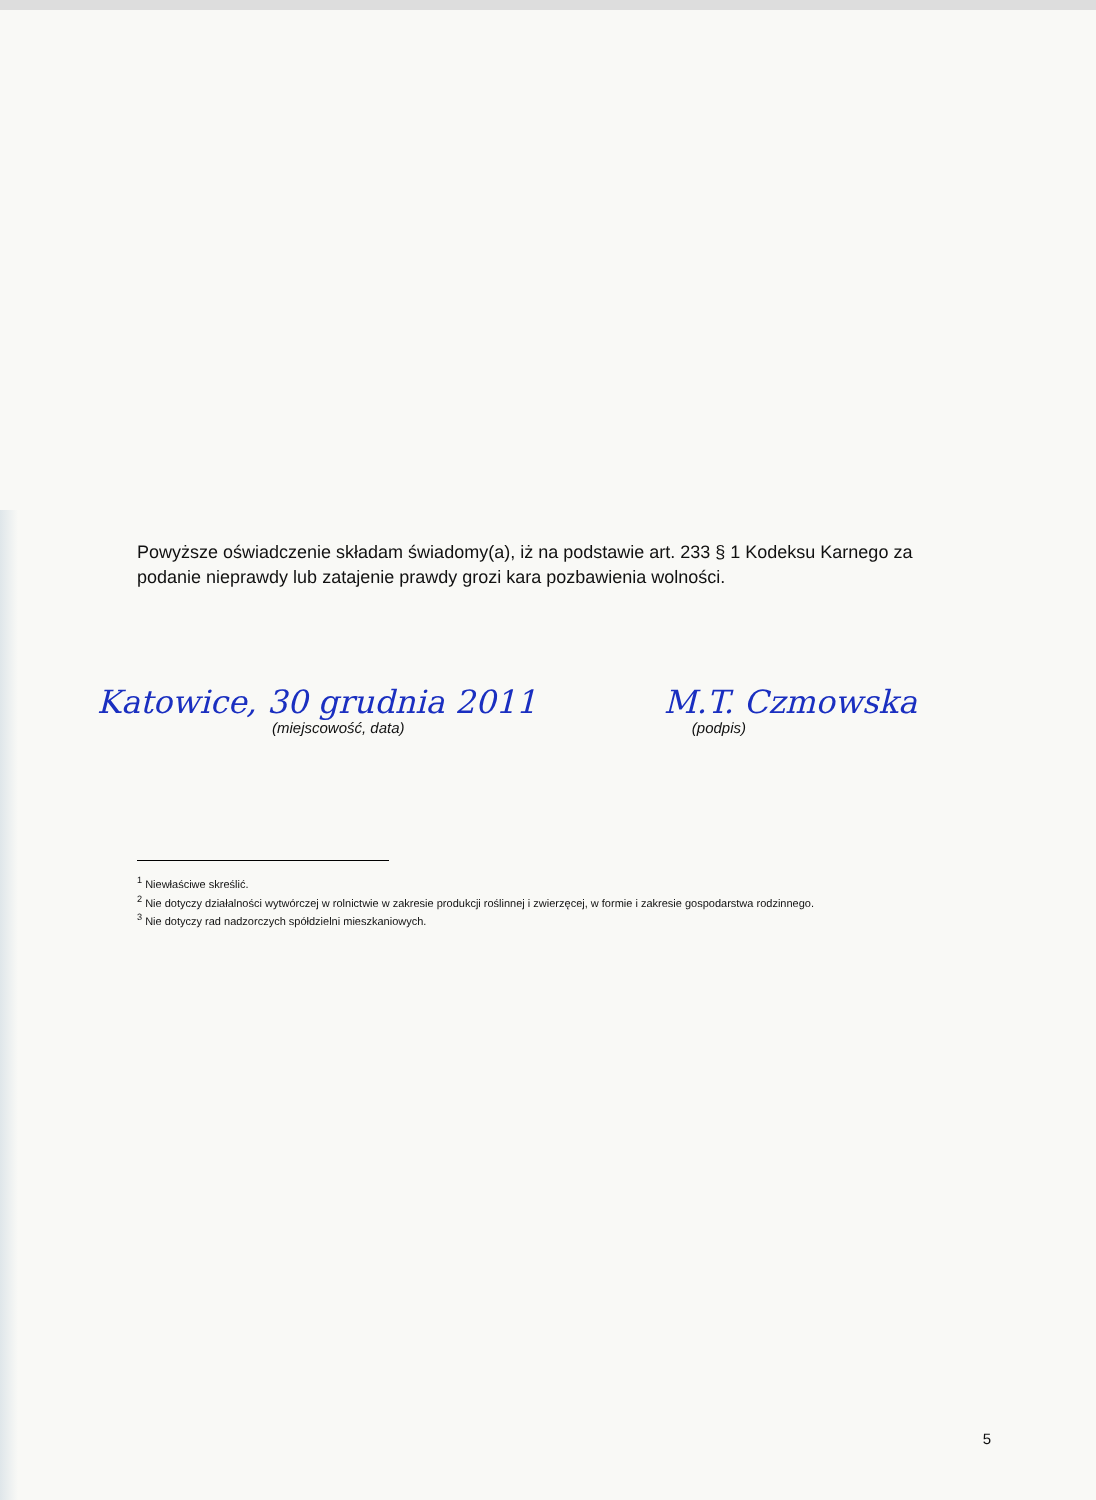Powyższe oświadczenie składam świadomy(a), iż na podstawie art. 233 § 1 Kodeksu Karnego za podanie nieprawdy lub zatajenie prawdy grozi kara pozbawienia wolności.
Katowice, 30 grudnia 2011
(miejscowość, data)
M.T. Czmowska
(podpis)
<sup>1</sup> Niewłaściwe skreślić.
<sup>2</sup> Nie dotyczy działalności wytwórczej w rolnictwie w zakresie produkcji roślinnej i zwierzęcej, w formie i zakresie gospodarstwa rodzinnego.
<sup>3</sup> Nie dotyczy rad nadzorczych spółdzielni mieszkaniowych.
5